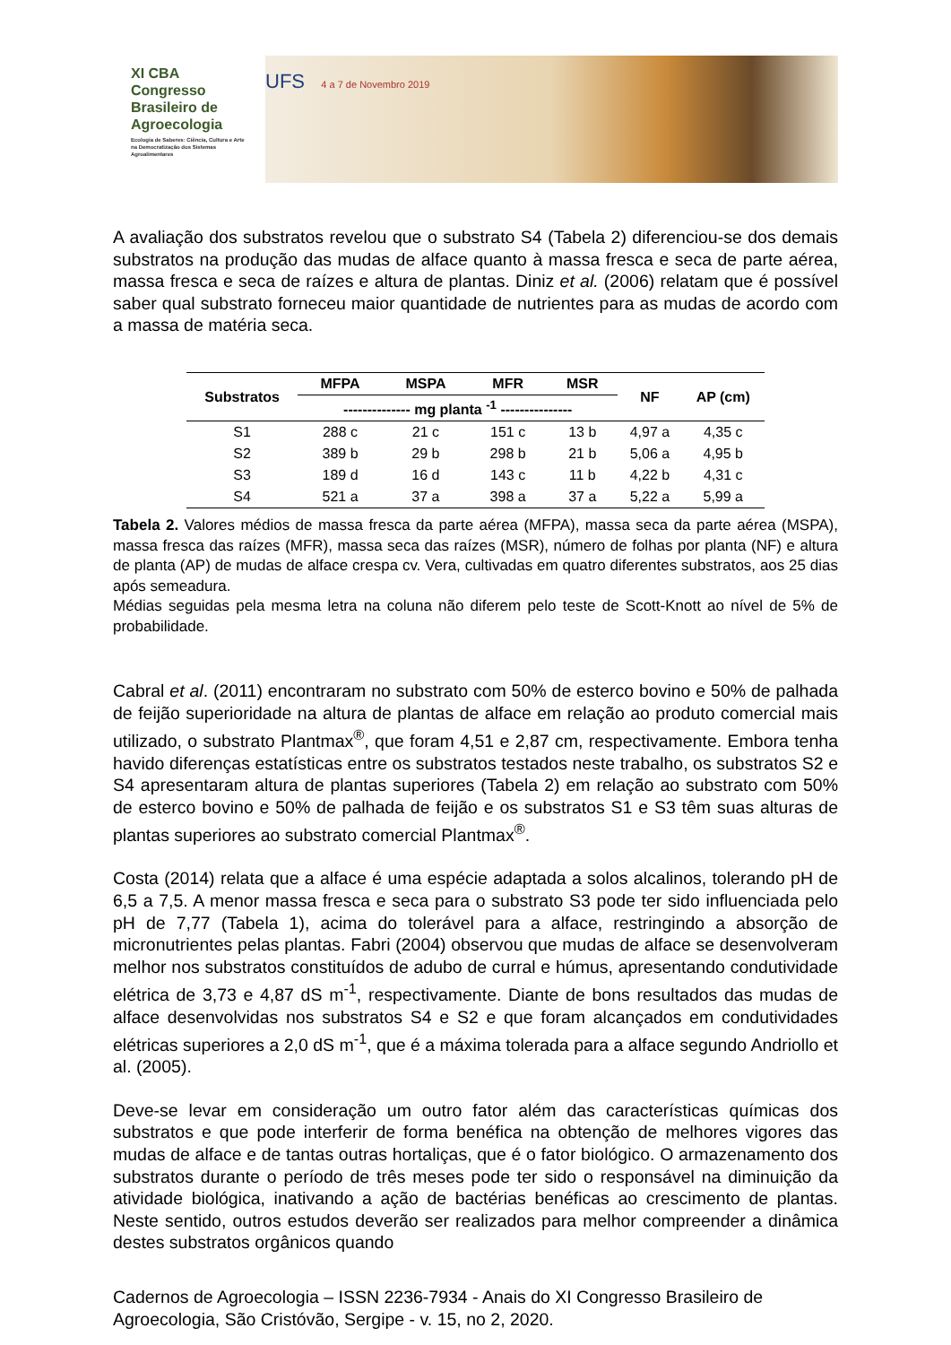XI CBA
Congresso
Brasileiro de
Agroecologia
Ecologia de Saberes: Ciência, Cultura e Arte na Democratização dos Sistemas Agroalimentares
UFS 4 a 7 de Novembro 2019
A avaliação dos substratos revelou que o substrato S4 (Tabela 2) diferenciou-se dos demais substratos na produção das mudas de alface quanto à massa fresca e seca de parte aérea, massa fresca e seca de raízes e altura de plantas. Diniz et al. (2006) relatam que é possível saber qual substrato forneceu maior quantidade de nutrientes para as mudas de acordo com a massa de matéria seca.
| Substratos | MFPA | MSPA | MFR | MSR | NF | AP (cm) |
| --- | --- | --- | --- | --- | --- | --- |
| | -------------- mg planta <sup>-1</sup> --------------- | | | | | |
| S1 | 288 c | 21 c | 151 c | 13 b | 4,97 a | 4,35 c |
| S2 | 389 b | 29 b | 298 b | 21 b | 5,06 a | 4,95 b |
| S3 | 189 d | 16 d | 143 c | 11 b | 4,22 b | 4,31 c |
| S4 | 521 a | 37 a | 398 a | 37 a | 5,22 a | 5,99 a |
Tabela 2. Valores médios de massa fresca da parte aérea (MFPA), massa seca da parte aérea (MSPA), massa fresca das raízes (MFR), massa seca das raízes (MSR), número de folhas por planta (NF) e altura de planta (AP) de mudas de alface crespa cv. Vera, cultivadas em quatro diferentes substratos, aos 25 dias após semeadura.
Médias seguidas pela mesma letra na coluna não diferem pelo teste de Scott-Knott ao nível de 5% de probabilidade.
Cabral et al. (2011) encontraram no substrato com 50% de esterco bovino e 50% de palhada de feijão superioridade na altura de plantas de alface em relação ao produto comercial mais utilizado, o substrato Plantmax<sup>®</sup>, que foram 4,51 e 2,87 cm, respectivamente. Embora tenha havido diferenças estatísticas entre os substratos testados neste trabalho, os substratos S2 e S4 apresentaram altura de plantas superiores (Tabela 2) em relação ao substrato com 50% de esterco bovino e 50% de palhada de feijão e os substratos S1 e S3 têm suas alturas de plantas superiores ao substrato comercial Plantmax<sup>®</sup>.
Costa (2014) relata que a alface é uma espécie adaptada a solos alcalinos, tolerando pH de 6,5 a 7,5. A menor massa fresca e seca para o substrato S3 pode ter sido influenciada pelo pH de 7,77 (Tabela 1), acima do tolerável para a alface, restringindo a absorção de micronutrientes pelas plantas. Fabri (2004) observou que mudas de alface se desenvolveram melhor nos substratos constituídos de adubo de curral e húmus, apresentando condutividade elétrica de 3,73 e 4,87 dS m<sup>-1</sup>, respectivamente. Diante de bons resultados das mudas de alface desenvolvidas nos substratos S4 e S2 e que foram alcançados em condutividades elétricas superiores a 2,0 dS m<sup>-1</sup>, que é a máxima tolerada para a alface segundo Andriollo et al. (2005).
Deve-se levar em consideração um outro fator além das características químicas dos substratos e que pode interferir de forma benéfica na obtenção de melhores vigores das mudas de alface e de tantas outras hortaliças, que é o fator biológico. O armazenamento dos substratos durante o período de três meses pode ter sido o responsável na diminuição da atividade biológica, inativando a ação de bactérias benéficas ao crescimento de plantas. Neste sentido, outros estudos deverão ser realizados para melhor compreender a dinâmica destes substratos orgânicos quando
Cadernos de Agroecologia – ISSN 2236-7934 - Anais do XI Congresso Brasileiro de Agroecologia, São Cristóvão, Sergipe - v. 15, no 2, 2020.